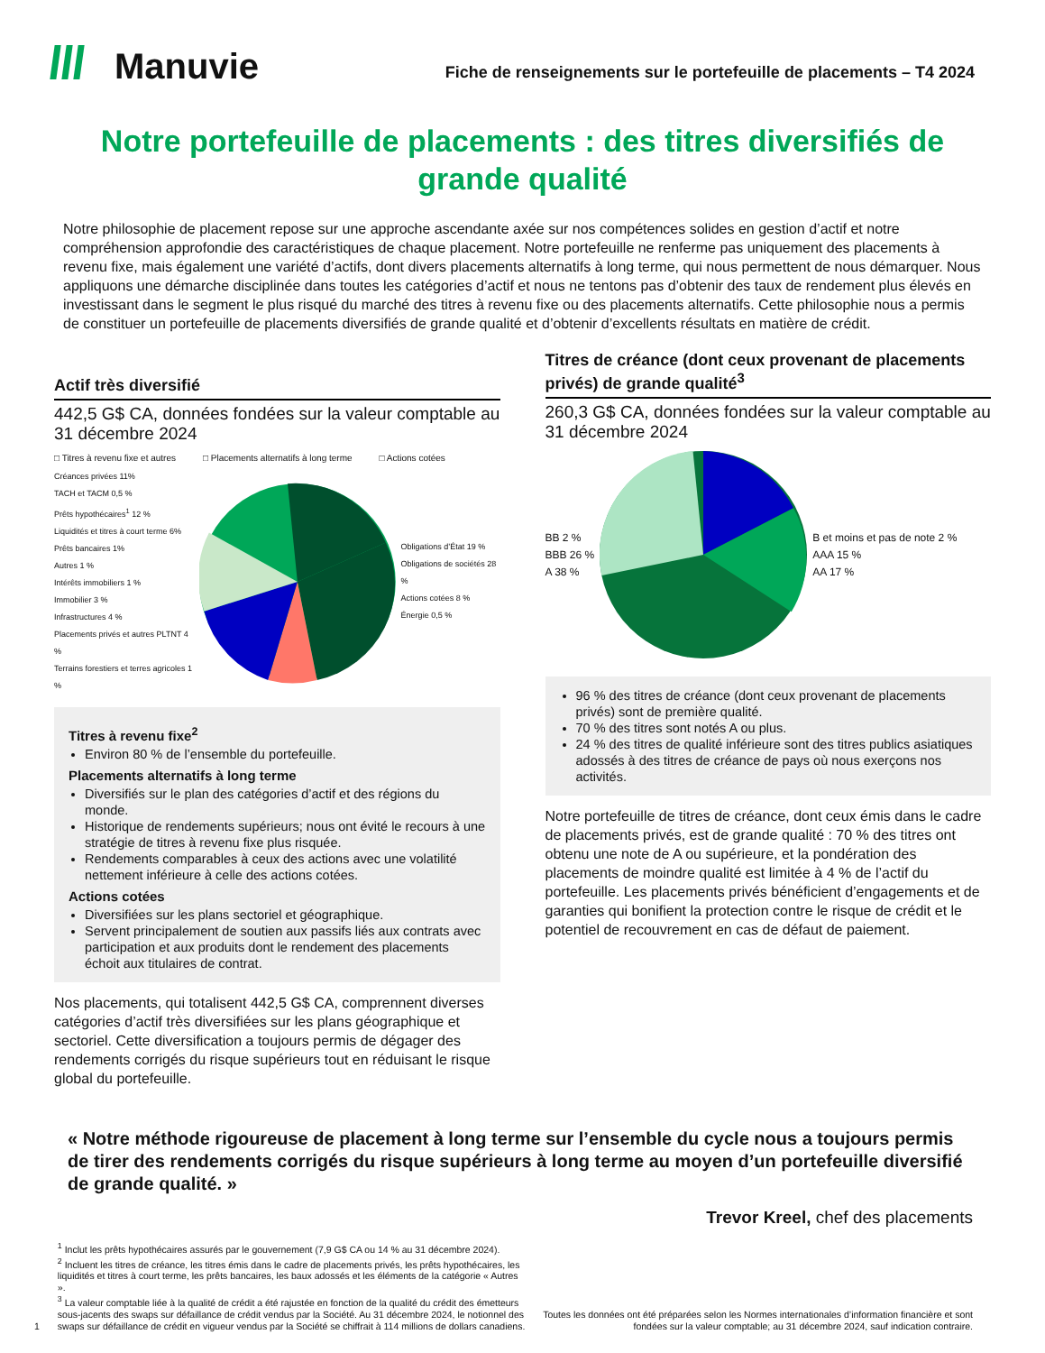Manuvie
Fiche de renseignements sur le portefeuille de placements – T4 2024
Notre portefeuille de placements : des titres diversifiés de grande qualité
Notre philosophie de placement repose sur une approche ascendante axée sur nos compétences solides en gestion d’actif et notre compréhension approfondie des caractéristiques de chaque placement. Notre portefeuille ne renferme pas uniquement des placements à revenu fixe, mais également une variété d’actifs, dont divers placements alternatifs à long terme, qui nous permettent de nous démarquer. Nous appliquons une démarche disciplinée dans toutes les catégories d’actif et nous ne tentons pas d’obtenir des taux de rendement plus élevés en investissant dans le segment le plus risqué du marché des titres à revenu fixe ou des placements alternatifs. Cette philosophie nous a permis de constituer un portefeuille de placements diversifiés de grande qualité et d’obtenir d’excellents résultats en matière de crédit.
Actif très diversifié
442,5 G$ CA, données fondées sur la valeur comptable au 31 décembre 2024
□ Titres à revenu fixe et autres □ Placements alternatifs à long terme □ Actions cotées
Créances privées 11%
TACH et TACM 0,5 %
Prêts hypothécaires<sup>1</sup> 12 %
Liquidités et titres à court terme 6%
Prêts bancaires 1%
Autres 1 %
Intérêts immobiliers 1 %
Immobilier 3 %
Infrastructures 4 %
Placements privés et autres PLTNT 4 %
Terrains forestiers et terres agricoles 1 %
Obligations d’État 19 %
Obligations de sociétés 28 %
Actions cotées 8 %
Énergie 0,5 %
Titres à revenu fixe<sup>2</sup>
Environ 80 % de l’ensemble du portefeuille.
Placements alternatifs à long terme
Diversifiés sur le plan des catégories d’actif et des régions du monde.
Historique de rendements supérieurs; nous ont évité le recours à une stratégie de titres à revenu fixe plus risquée.
Rendements comparables à ceux des actions avec une volatilité nettement inférieure à celle des actions cotées.
Actions cotées
Diversifiées sur les plans sectoriel et géographique.
Servent principalement de soutien aux passifs liés aux contrats avec participation et aux produits dont le rendement des placements échoit aux titulaires de contrat.
Nos placements, qui totalisent 442,5 G$ CA, comprennent diverses catégories d’actif très diversifiées sur les plans géographique et sectoriel. Cette diversification a toujours permis de dégager des rendements corrigés du risque supérieurs tout en réduisant le risque global du portefeuille.
Titres de créance (dont ceux provenant de placements privés) de grande qualité<sup>3</sup>
260,3 G$ CA, données fondées sur la valeur comptable au 31 décembre 2024
BB 2 %
BBB 26 %
A 38 %
B et moins et pas de note 2 %
AAA 15 %
AA 17 %
96 % des titres de créance (dont ceux provenant de placements privés) sont de première qualité.
70 % des titres sont notés A ou plus.
24 % des titres de qualité inférieure sont des titres publics asiatiques adossés à des titres de créance de pays où nous exerçons nos activités.
Notre portefeuille de titres de créance, dont ceux émis dans le cadre de placements privés, est de grande qualité : 70 % des titres ont obtenu une note de A ou supérieure, et la pondération des placements de moindre qualité est limitée à 4 % de l’actif du portefeuille. Les placements privés bénéficient d’engagements et de garanties qui bonifient la protection contre le risque de crédit et le potentiel de recouvrement en cas de défaut de paiement.
« Notre méthode rigoureuse de placement à long terme sur l’ensemble du cycle nous a toujours permis de tirer des rendements corrigés du risque supérieurs à long terme au moyen d’un portefeuille diversifié de grande qualité. »
Trevor Kreel, chef des placements
1 <sup>1</sup> Inclut les prêts hypothécaires assurés par le gouvernement (7,9 G$ CA ou 14 % au 31 décembre 2024).
<sup>2</sup> Incluent les titres de créance, les titres émis dans le cadre de placements privés, les prêts hypothécaires, les liquidités et titres à court terme, les prêts bancaires, les baux adossés et les éléments de la catégorie « Autres ».
<sup>3</sup> La valeur comptable liée à la qualité de crédit a été rajustée en fonction de la qualité du crédit des émetteurs sous-jacents des swaps sur défaillance de crédit vendus par la Société. Au 31 décembre 2024, le notionnel des swaps sur défaillance de crédit en vigueur vendus par la Société se chiffrait à 114 millions de dollars canadiens.
Toutes les données ont été préparées selon les Normes internationales d’information financière et sont fondées sur la valeur comptable; au 31 décembre 2024, sauf indication contraire.